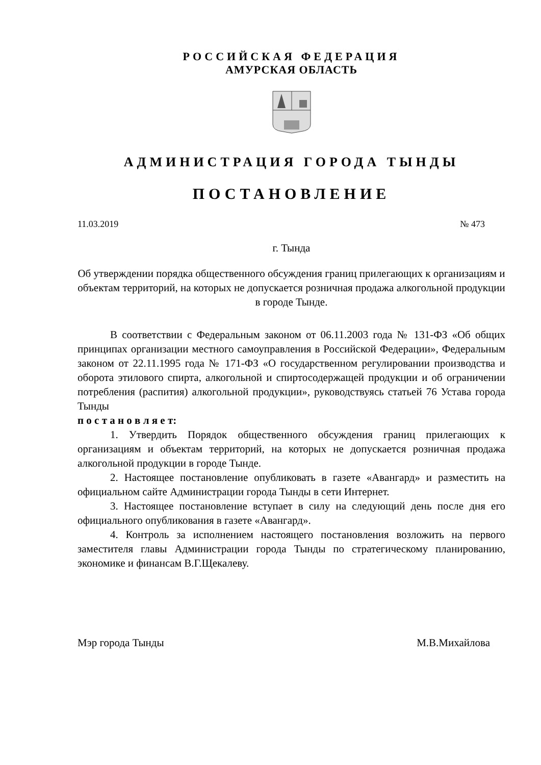РОССИЙСКАЯ ФЕДЕРАЦИЯ
АМУРСКАЯ ОБЛАСТЬ
АДМИНИСТРАЦИЯ ГОРОДА ТЫНДЫ
ПОСТАНОВЛЕНИЕ
11.03.2019 № 473
г. Тында
Об утверждении порядка общественного обсуждения границ прилегающих к организациям и объектам территорий, на которых не допускается розничная продажа алкогольной продукции в городе Тынде.
В соответствии с Федеральным законом от 06.11.2003 года № 131-ФЗ «Об общих принципах организации местного самоуправления в Российской Федерации», Федеральным законом от 22.11.1995 года № 171-ФЗ «О государственном регулировании производства и оборота этилового спирта, алкогольной и спиртосодержащей продукции и об ограничении потребления (распития) алкогольной продукции», руководствуясь статьей 76 Устава города Тынды
п о с т а н о в л я е т:
1. Утвердить Порядок общественного обсуждения границ прилегающих к организациям и объектам территорий, на которых не допускается розничная продажа алкогольной продукции в городе Тынде.
2. Настоящее постановление опубликовать в газете «Авангард» и разместить на официальном сайте Администрации города Тынды в сети Интернет.
3. Настоящее постановление вступает в силу на следующий день после дня его официального опубликования в газете «Авангард».
4. Контроль за исполнением настоящего постановления возложить на первого заместителя главы Администрации города Тынды по стратегическому планированию, экономике и финансам В.Г.Щекалеву.
Мэр города Тынды М.В.Михайлова